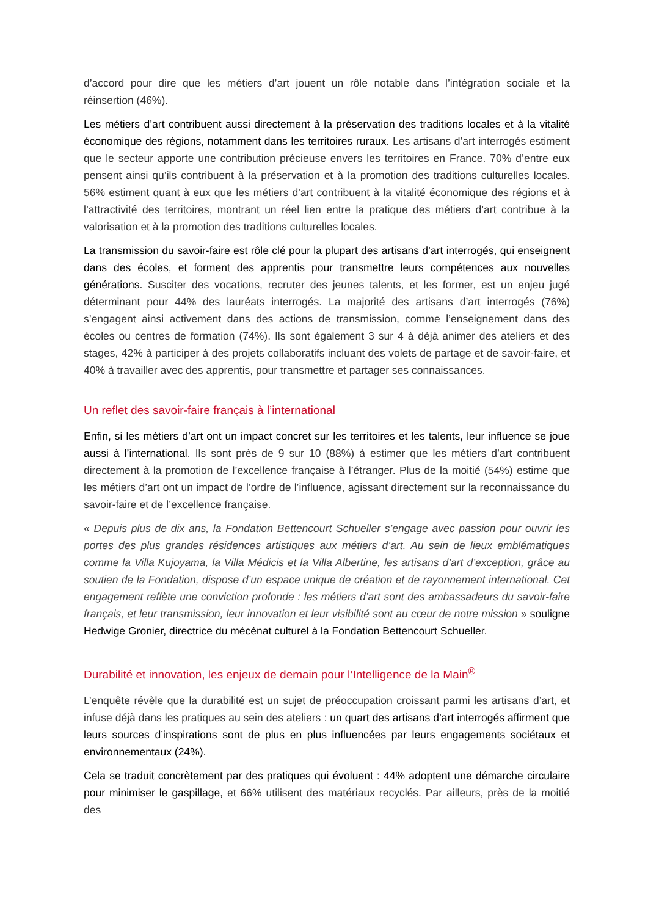d’accord pour dire que les métiers d’art jouent un rôle notable dans l’intégration sociale et la réinsertion (46%).
Les métiers d’art contribuent aussi directement à la préservation des traditions locales et à la vitalité économique des régions, notamment dans les territoires ruraux. Les artisans d’art interrogés estiment que le secteur apporte une contribution précieuse envers les territoires en France. 70% d’entre eux pensent ainsi qu’ils contribuent à la préservation et à la promotion des traditions culturelles locales. 56% estiment quant à eux que les métiers d’art contribuent à la vitalité économique des régions et à l’attractivité des territoires, montrant un réel lien entre la pratique des métiers d’art contribue à la valorisation et à la promotion des traditions culturelles locales.
La transmission du savoir-faire est rôle clé pour la plupart des artisans d’art interrogés, qui enseignent dans des écoles, et forment des apprentis pour transmettre leurs compétences aux nouvelles générations. Susciter des vocations, recruter des jeunes talents, et les former, est un enjeu jugé déterminant pour 44% des lauréats interrogés. La majorité des artisans d’art interrogés (76%) s’engagent ainsi activement dans des actions de transmission, comme l’enseignement dans des écoles ou centres de formation (74%). Ils sont également 3 sur 4 à déjà animer des ateliers et des stages, 42% à participer à des projets collaboratifs incluant des volets de partage et de savoir-faire, et 40% à travailler avec des apprentis, pour transmettre et partager ses connaissances.
Un reflet des savoir-faire français à l’international
Enfin, si les métiers d’art ont un impact concret sur les territoires et les talents, leur influence se joue aussi à l’international. Ils sont près de 9 sur 10 (88%) à estimer que les métiers d’art contribuent directement à la promotion de l’excellence française à l’étranger. Plus de la moitié (54%) estime que les métiers d’art ont un impact de l’ordre de l’influence, agissant directement sur la reconnaissance du savoir-faire et de l’excellence française.
« Depuis plus de dix ans, la Fondation Bettencourt Schueller s’engage avec passion pour ouvrir les portes des plus grandes résidences artistiques aux métiers d’art. Au sein de lieux emblématiques comme la Villa Kujoyama, la Villa Médicis et la Villa Albertine, les artisans d’art d’exception, grâce au soutien de la Fondation, dispose d’un espace unique de création et de rayonnement international. Cet engagement reflète une conviction profonde : les métiers d’art sont des ambassadeurs du savoir-faire français, et leur transmission, leur innovation et leur visibilité sont au cœur de notre mission » souligne Hedwige Gronier, directrice du mécénat culturel à la Fondation Bettencourt Schueller.
Durabilité et innovation, les enjeux de demain pour l’Intelligence de la Main<sup>®</sup>
L’enquête révèle que la durabilité est un sujet de préoccupation croissant parmi les artisans d’art, et infuse déjà dans les pratiques au sein des ateliers : un quart des artisans d’art interrogés affirment que leurs sources d’inspirations sont de plus en plus influencées par leurs engagements sociétaux et environnementaux (24%).
Cela se traduit concrètement par des pratiques qui évoluent : 44% adoptent une démarche circulaire pour minimiser le gaspillage, et 66% utilisent des matériaux recyclés. Par ailleurs, près de la moitié des